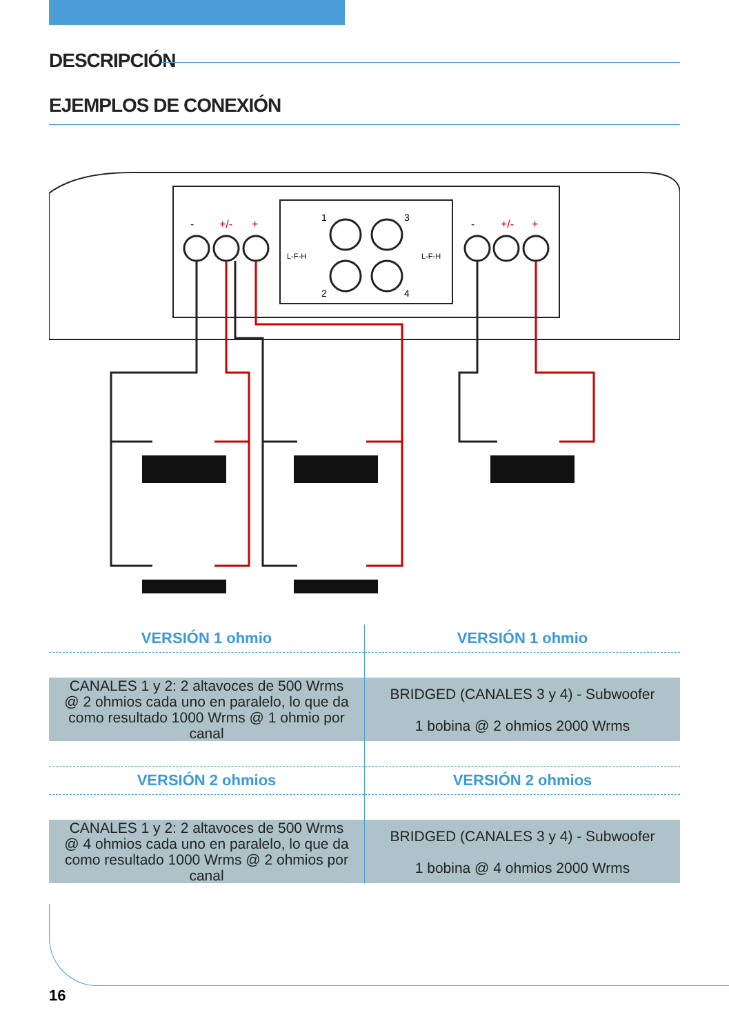DESCRIPCIÓN
EJEMPLOS DE CONEXIÓN
-
+/-
+
-
+/-
+
1
3
2
4
L-F-H
L-F-H
| VERSIÓN 1 ohmio | VERSIÓN 1 ohmio |
| CANALES 1 y 2: 2 altavoces de 500 Wrms @ 2 ohmios cada uno en paralelo, lo que da como resultado 1000 Wrms @ 1 ohmio por canal | BRIDGED (CANALES 3 y 4) - Subwoofer 1 bobina @ 2 ohmios 2000 Wrms |
| VERSIÓN 2 ohmios | VERSIÓN 2 ohmios |
| CANALES 1 y 2: 2 altavoces de 500 Wrms @ 4 ohmios cada uno en paralelo, lo que da como resultado 1000 Wrms @ 2 ohmios por canal | BRIDGED (CANALES 3 y 4) - Subwoofer 1 bobina @ 4 ohmios 2000 Wrms |
16